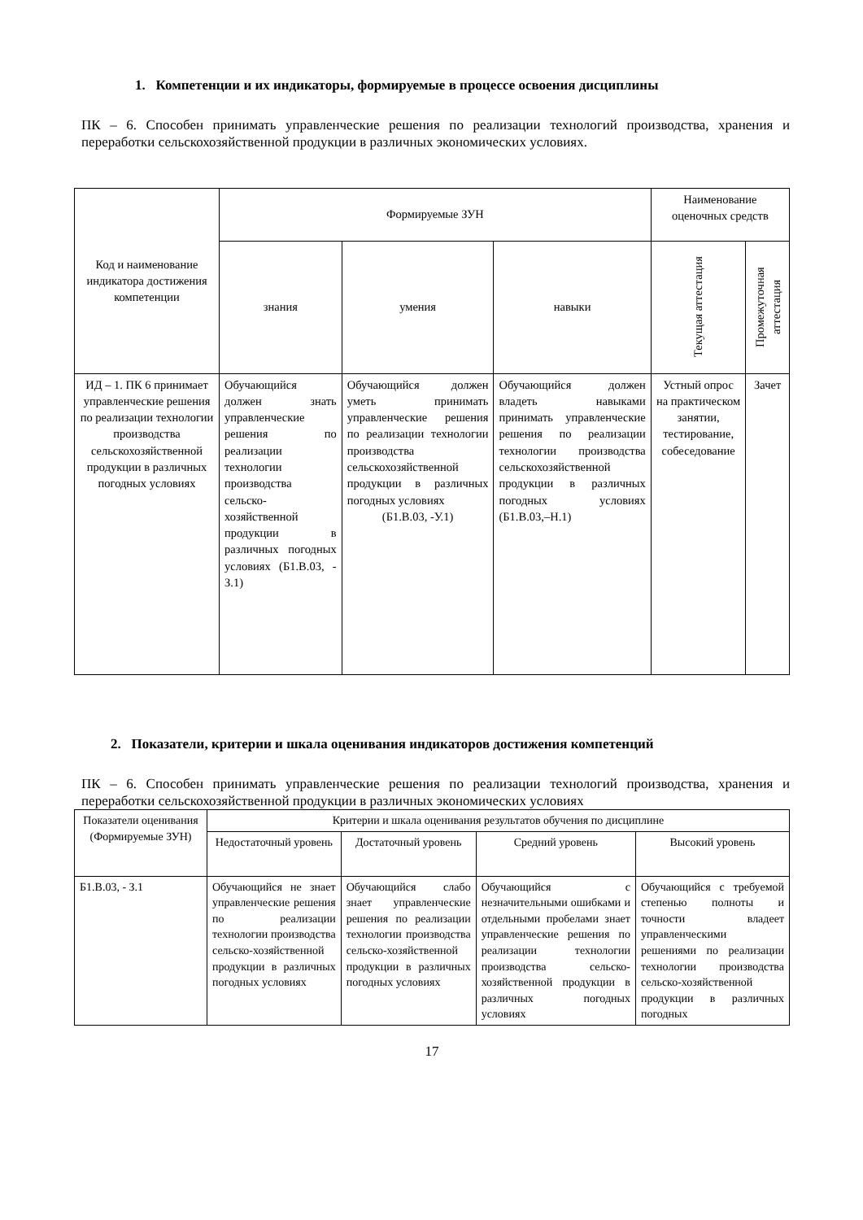1. Компетенции и их индикаторы, формируемые в процессе освоения дисциплины
ПК – 6. Способен принимать управленческие решения по реализации технологий производства, хранения и переработки сельскохозяйственной продукции в различных экономических условиях.
| Код и наименование индикатора достижения компетенции | Формируемые ЗУН | | | Наименование оценочных средств | |
| --- | --- | --- | --- | --- | --- |
| | знания | умения | навыки | Текущая аттестация | Промежуточная аттестация |
| ИД – 1. ПК 6 принимает управленческие решения по реализации технологии производства сельскохозяйственной продукции в различных погодных условиях | Обучающийся должен знать управленческие решения по реализации технологии производства сельско-хозяйственной продукции в различных погодных условиях (Б1.В.03, - З.1) | Обучающийся должен уметь принимать управленческие решения по реализации технологии производства сельскохозяйственной продукции в различных погодных условиях (Б1.В.03, -У.1) | Обучающийся должен владеть навыками принимать управленческие решения по реализации технологии производства сельскохозяйственной продукции в различных погодных условиях (Б1.В.03,–Н.1) | Устный опрос на практическом занятии, тестирование, собеседование | Зачет |
2. Показатели, критерии и шкала оценивания индикаторов достижения компетенций
ПК – 6. Способен принимать управленческие решения по реализации технологий производства, хранения и переработки сельскохозяйственной продукции в различных экономических условиях
| Показатели оценивания (Формируемые ЗУН) | Критерии и шкала оценивания результатов обучения по дисциплине | | | |
| --- | --- | --- | --- | --- |
| | Недостаточный уровень | Достаточный уровень | Средний уровень | Высокий уровень |
| Б1.В.03, - З.1 | Обучающийся не знает управленческие решения по реализации технологии производства сельско-хозяйственной продукции в различных погодных условиях | Обучающийся слабо знает управленческие решения по реализации технологии производства сельско-хозяйственной продукции в различных погодных условиях | Обучающийся с незначительными ошибками и отдельными пробелами знает управленческие решения по реализации технологии производства сельско-хозяйственной продукции в различных погодных условиях | Обучающийся с требуемой степенью полноты и точности владеет управленческими решениями по реализации технологии производства сельско-хозяйственной продукции в различных погодных |
17